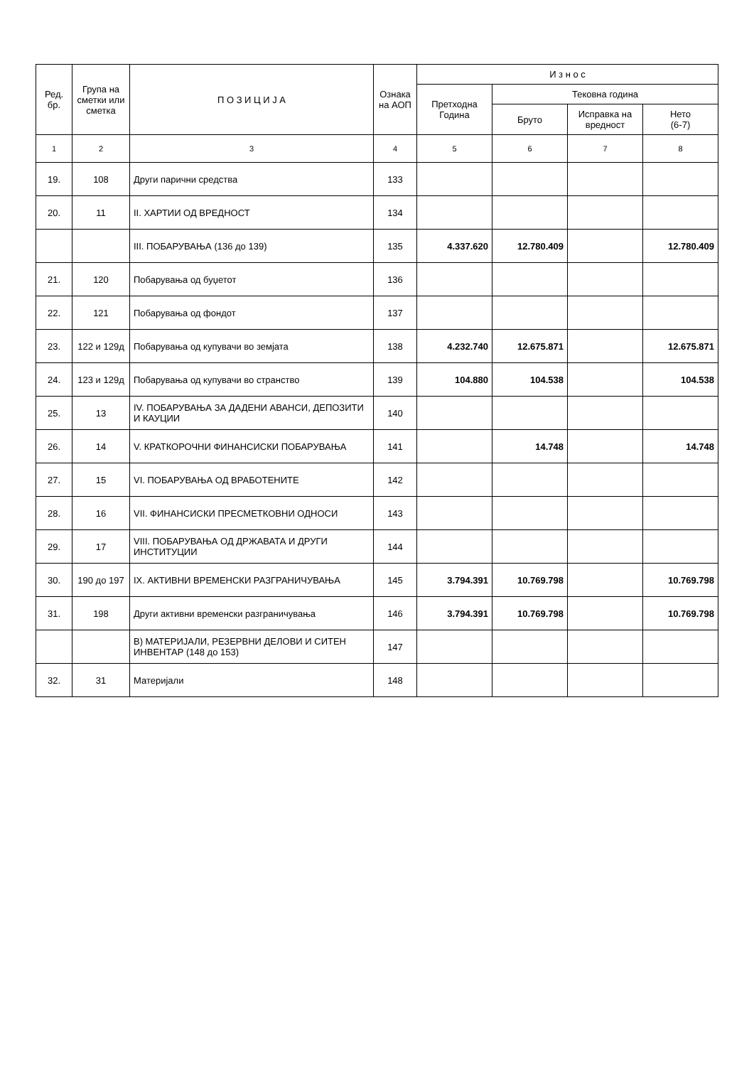| Ред. бр. | Група на сметки или сметка | П О З И Ц И Ј А | Ознака на АОП | И з н о с | | | |
| --- | --- | --- | --- | --- | --- | --- | --- |
| | | | | Претходна Година | Тековна година | | |
| | | | | | Бруто | Исправка на вредност | Нето (6-7) |
| 1 | 2 | 3 | 4 | 5 | 6 | 7 | 8 |
| 19. | 108 | Други парични средства | 133 | | | | |
| 20. | 11 | II. ХАРТИИ ОД ВРЕДНОСТ | 134 | | | | |
| | | III. ПОБАРУВАЊА (136 до 139) | 135 | 4.337.620 | 12.780.409 | | 12.780.409 |
| 21. | 120 | Побарувања од буџетот | 136 | | | | |
| 22. | 121 | Побарувања од фондот | 137 | | | | |
| 23. | 122 и 129д | Побарувања од купувачи во земјата | 138 | 4.232.740 | 12.675.871 | | 12.675.871 |
| 24. | 123 и 129д | Побарувања од купувачи во странство | 139 | 104.880 | 104.538 | | 104.538 |
| 25. | 13 | IV. ПОБАРУВАЊА ЗА ДАДЕНИ АВАНСИ, ДЕПОЗИТИ И КАУЦИИ | 140 | | | | |
| 26. | 14 | V. КРАТКОРОЧНИ ФИНАНСИСКИ ПОБАРУВАЊА | 141 | | 14.748 | | 14.748 |
| 27. | 15 | VI. ПОБАРУВАЊА ОД ВРАБОТЕНИТЕ | 142 | | | | |
| 28. | 16 | VII. ФИНАНСИСКИ ПРЕСМЕТКОВНИ ОДНОСИ | 143 | | | | |
| 29. | 17 | VIII. ПОБАРУВАЊА ОД ДРЖАВАТА И ДРУГИ ИНСТИТУЦИИ | 144 | | | | |
| 30. | 190 до 197 | IX. АКТИВНИ ВРЕМЕНСКИ РАЗГРАНИЧУВАЊА | 145 | 3.794.391 | 10.769.798 | | 10.769.798 |
| 31. | 198 | Други активни временски разграничувања | 146 | 3.794.391 | 10.769.798 | | 10.769.798 |
| | | В) МАТЕРИЈАЛИ, РЕЗЕРВНИ ДЕЛОВИ И СИТЕН ИНВЕНТАР (148 до 153) | 147 | | | | |
| 32. | 31 | Материјали | 148 | | | | |